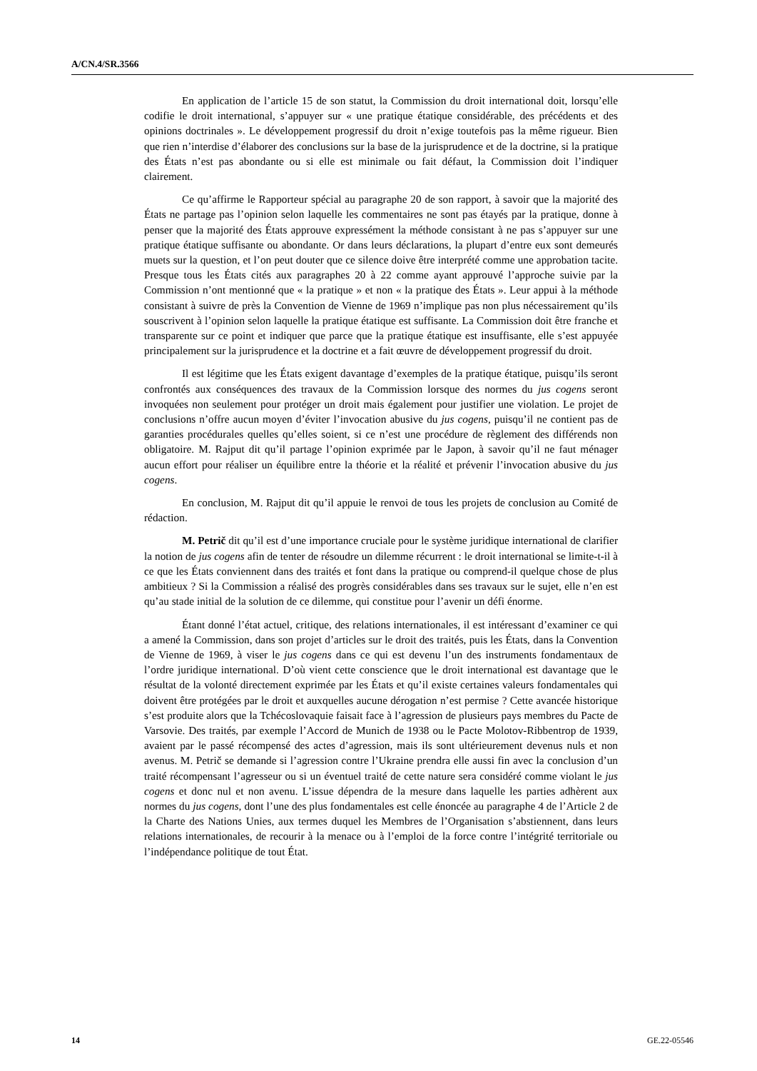A/CN.4/SR.3566
En application de l’article 15 de son statut, la Commission du droit international doit, lorsqu’elle codifie le droit international, s’appuyer sur « une pratique étatique considérable, des précédents et des opinions doctrinales ». Le développement progressif du droit n’exige toutefois pas la même rigueur. Bien que rien n’interdise d’élaborer des conclusions sur la base de la jurisprudence et de la doctrine, si la pratique des États n’est pas abondante ou si elle est minimale ou fait défaut, la Commission doit l’indiquer clairement.
Ce qu’affirme le Rapporteur spécial au paragraphe 20 de son rapport, à savoir que la majorité des États ne partage pas l’opinion selon laquelle les commentaires ne sont pas étayés par la pratique, donne à penser que la majorité des États approuve expressément la méthode consistant à ne pas s’appuyer sur une pratique étatique suffisante ou abondante. Or dans leurs déclarations, la plupart d’entre eux sont demeurés muets sur la question, et l’on peut douter que ce silence doive être interprété comme une approbation tacite. Presque tous les États cités aux paragraphes 20 à 22 comme ayant approuvé l’approche suivie par la Commission n’ont mentionné que « la pratique » et non « la pratique des États ». Leur appui à la méthode consistant à suivre de près la Convention de Vienne de 1969 n’implique pas non plus nécessairement qu’ils souscrivent à l’opinion selon laquelle la pratique étatique est suffisante. La Commission doit être franche et transparente sur ce point et indiquer que parce que la pratique étatique est insuffisante, elle s’est appuyée principalement sur la jurisprudence et la doctrine et a fait œuvre de développement progressif du droit.
Il est légitime que les États exigent davantage d’exemples de la pratique étatique, puisqu’ils seront confrontés aux conséquences des travaux de la Commission lorsque des normes du jus cogens seront invoquées non seulement pour protéger un droit mais également pour justifier une violation. Le projet de conclusions n’offre aucun moyen d’éviter l’invocation abusive du jus cogens, puisqu’il ne contient pas de garanties procédurales quelles qu’elles soient, si ce n’est une procédure de règlement des différends non obligatoire. M. Rajput dit qu’il partage l’opinion exprimée par le Japon, à savoir qu’il ne faut ménager aucun effort pour réaliser un équilibre entre la théorie et la réalité et prévenir l’invocation abusive du jus cogens.
En conclusion, M. Rajput dit qu’il appuie le renvoi de tous les projets de conclusion au Comité de rédaction.
M. Petrič dit qu’il est d’une importance cruciale pour le système juridique international de clarifier la notion de jus cogens afin de tenter de résoudre un dilemme récurrent : le droit international se limite-t-il à ce que les États conviennent dans des traités et font dans la pratique ou comprend-il quelque chose de plus ambitieux ? Si la Commission a réalisé des progrès considérables dans ses travaux sur le sujet, elle n’en est qu’au stade initial de la solution de ce dilemme, qui constitue pour l’avenir un défi énorme.
Étant donné l’état actuel, critique, des relations internationales, il est intéressant d’examiner ce qui a amené la Commission, dans son projet d’articles sur le droit des traités, puis les États, dans la Convention de Vienne de 1969, à viser le jus cogens dans ce qui est devenu l’un des instruments fondamentaux de l’ordre juridique international. D’où vient cette conscience que le droit international est davantage que le résultat de la volonté directement exprimée par les États et qu’il existe certaines valeurs fondamentales qui doivent être protégées par le droit et auxquelles aucune dérogation n’est permise ? Cette avancée historique s’est produite alors que la Tchécoslovaquie faisait face à l’agression de plusieurs pays membres du Pacte de Varsovie. Des traités, par exemple l’Accord de Munich de 1938 ou le Pacte Molotov-Ribbentrop de 1939, avaient par le passé récompensé des actes d’agression, mais ils sont ultérieurement devenus nuls et non avenus. M. Petrič se demande si l’agression contre l’Ukraine prendra elle aussi fin avec la conclusion d’un traité récompensant l’agresseur ou si un éventuel traité de cette nature sera considéré comme violant le jus cogens et donc nul et non avenu. L’issue dépendra de la mesure dans laquelle les parties adhèrent aux normes du jus cogens, dont l’une des plus fondamentales est celle énoncée au paragraphe 4 de l’Article 2 de la Charte des Nations Unies, aux termes duquel les Membres de l’Organisation s’abstiennent, dans leurs relations internationales, de recourir à la menace ou à l’emploi de la force contre l’intégrité territoriale ou l’indépendance politique de tout État.
14 GE.22-05546